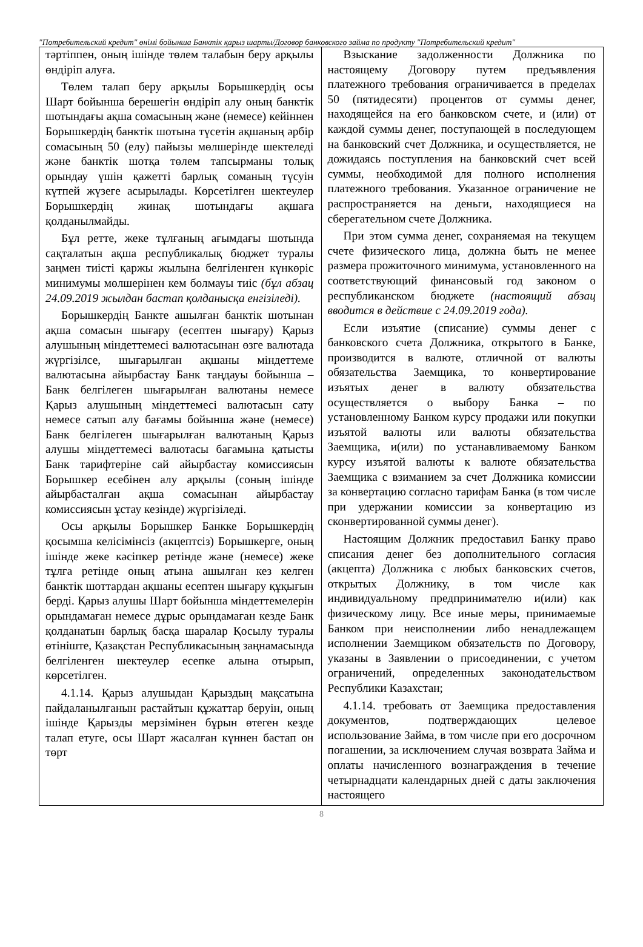"Потребительский кредит" өнімі бойынша Банктік қарыз шарты/Договор банковского займа по продукту "Потребительский кредит"
| тәртіппен, оның ішінде төлем талабын беру арқылы өндіріп алуға. Төлем талап беру арқылы Борышкердің осы Шарт бойынша берешегін өндіріп алу оның банктік шотындағы ақша сомасының және (немесе) кейіннен Борышкердің банктік шотына түсетін ақшаның әрбір сомасының 50 (елу) пайызы мөлшерінде шектеледі және банктік шотқа төлем тапсырманы толық орындау үшін қажетті барлық соманың түсуін күтпей жүзеге асырылады. Көрсетілген шектеулер Борышкердің жинақ шотындағы ақшаға қолданылмайды. Бұл ретте, жеке тұлғаның ағымдағы шотында сақталатын ақша республикалық бюджет туралы заңмен тиісті қаржы жылына белгіленген күнкөріс минимумы мөлшерінен кем болмауы тиіс (бұл абзац 24.09.2019 жылдан бастап қолданысқа енгізіледі). Борышкердің Банкте ашылған банктік шотынан ақша сомасын шығару (есептен шығару) Қарыз алушының міндеттемесі валютасынан өзге валютада жүргізілсе, шығарылған ақшаны міндеттеме валютасына айырбастау Банк таңдауы бойынша – Банк белгілеген шығарылған валютаны немесе Қарыз алушының міндеттемесі валютасын сату немесе сатып алу бағамы бойынша және (немесе) Банк белгілеген шығарылған валютаның Қарыз алушы міндеттемесі валютасы бағамына қатысты Банк тарифтеріне сай айырбастау комиссиясын Борышкер есебінен алу арқылы (соның ішінде айырбасталған ақша сомасынан айырбастау комиссиясын ұстау кезінде) жүргізіледі. Осы арқылы Борышкер Банкке Борышкердің қосымша келісімінсіз (акцептсіз) Борышкерге, оның ішінде жеке кәсіпкер ретінде және (немесе) жеке тұлға ретінде оның атына ашылған кез келген банктік шоттардан ақшаны есептен шығару құқығын берді. Қарыз алушы Шарт бойынша міндеттемелерін орындамаған немесе дұрыс орындамаған кезде Банк қолданатын барлық басқа шаралар Қосылу туралы өтініште, Қазақстан Республикасының заңнамасында белгіленген шектеулер есепке алына отырып, көрсетілген. 4.1.14. Қарыз алушыдан Қарыздың мақсатына пайдаланылғанын растайтын құжаттар беруін, оның ішінде Қарызды мерзімінен бұрын өтеген кезде талап етуге, осы Шарт жасалған күннен бастап он төрт | Взыскание задолженности Должника по настоящему Договору путем предъявления платежного требования ограничивается в пределах 50 (пятидесяти) процентов от суммы денег, находящейся на его банковском счете, и (или) от каждой суммы денег, поступающей в последующем на банковский счет Должника, и осуществляется, не дожидаясь поступления на банковский счет всей суммы, необходимой для полного исполнения платежного требования. Указанное ограничение не распространяется на деньги, находящиеся на сберегательном счете Должника. При этом сумма денег, сохраняемая на текущем счете физического лица, должна быть не менее размера прожиточного минимума, установленного на соответствующий финансовый год законом о республиканском бюджете (настоящий абзац вводится в действие с 24.09.2019 года). Если изъятие (списание) суммы денег с банковского счета Должника, открытого в Банке, производится в валюте, отличной от валюты обязательства Заемщика, то конвертирование изъятых денег в валюту обязательства осуществляется о выбору Банка – по установленному Банком курсу продажи или покупки изъятой валюты или валюты обязательства Заемщика, и(или) по устанавливаемому Банком курсу изъятой валюты к валюте обязательства Заемщика с взиманием за счет Должника комиссии за конвертацию согласно тарифам Банка (в том числе при удержании комиссии за конвертацию из сконвертированной суммы денег). Настоящим Должник предоставил Банку право списания денег без дополнительного согласия (акцепта) Должника с любых банковских счетов, открытых Должнику, в том числе как индивидуальному предпринимателю и(или) как физическому лицу. Все иные меры, принимаемые Банком при неисполнении либо ненадлежащем исполнении Заемщиком обязательств по Договору, указаны в Заявлении о присоединении, с учетом ограничений, определенных законодательством Республики Казахстан; 4.1.14. требовать от Заемщика предоставления документов, подтверждающих целевое использование Займа, в том числе при его досрочном погашении, за исключением случая возврата Займа и оплаты начисленного вознаграждения в течение четырнадцати календарных дней с даты заключения настоящего |
8